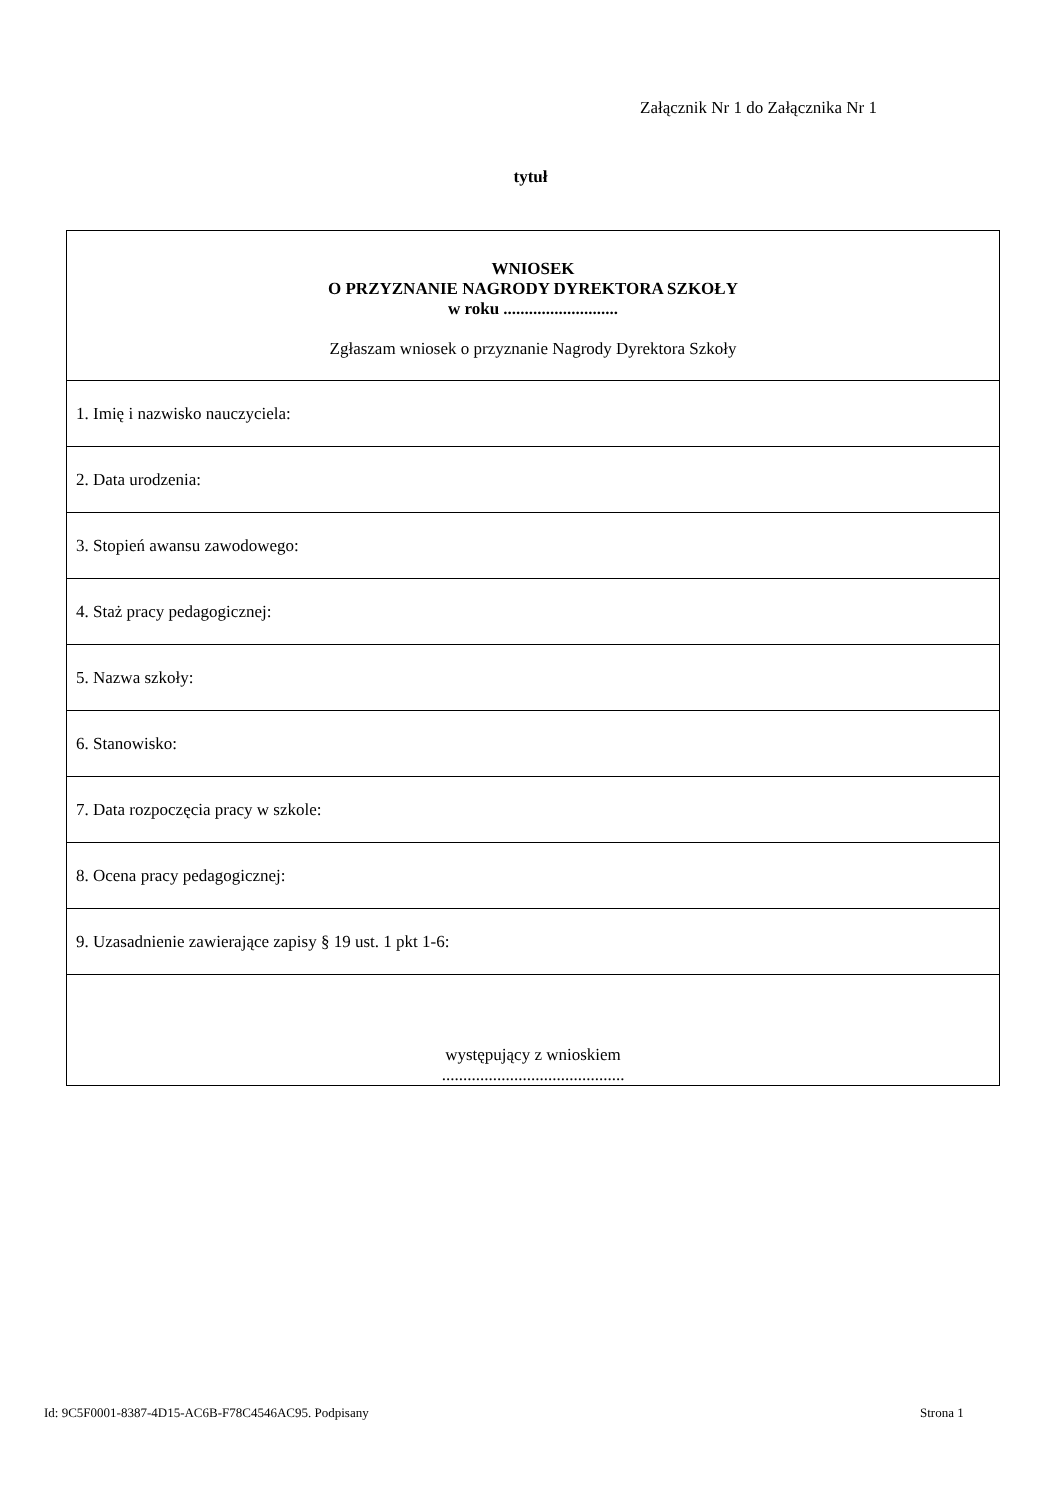Załącznik Nr 1 do Załącznika Nr 1
tytuł
| WNIOSEK O PRZYZNANIE NAGRODY DYREKTORA SZKOŁY w roku ........................... Zgłaszam wniosek o przyznanie Nagrody Dyrektora Szkoły |
| 1. Imię i nazwisko nauczyciela: |
| 2. Data urodzenia: |
| 3. Stopień awansu zawodowego: |
| 4. Staż pracy pedagogicznej: |
| 5. Nazwa szkoły: |
| 6. Stanowisko: |
| 7. Data rozpoczęcia pracy w szkole: |
| 8. Ocena pracy pedagogicznej: |
| 9. Uzasadnienie zawierające zapisy § 19 ust. 1 pkt 1-6: |
| występujący z wnioskiem ........................................... |
Id: 9C5F0001-8387-4D15-AC6B-F78C4546AC95. Podpisany
Strona 1